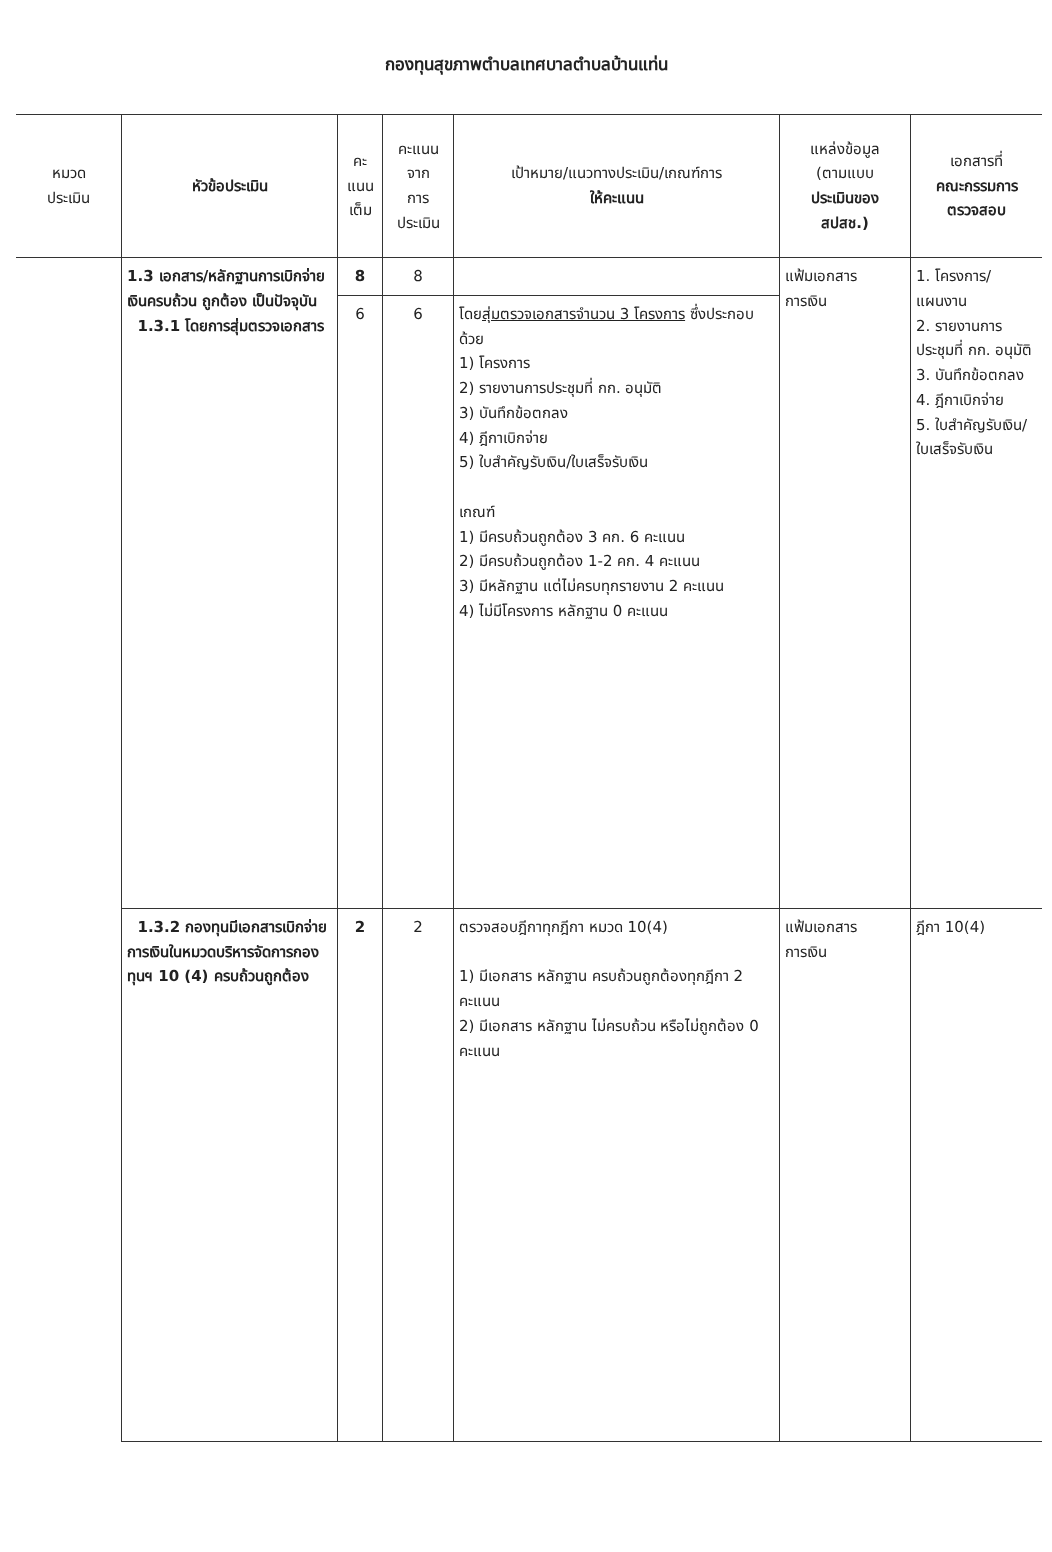กองทุนสุขภาพตำบลเทศบาลตำบลบ้านแท่น
| หมวด ประเมิน | หัวข้อประเมิน | คะ แนน เต็ม | คะแนน จาก การ ประเมิน | เป้าหมาย/แนวทางประเมิน/เกณฑ์การ ให้คะแนน | แหล่งข้อมูล (ตามแบบ ประเมินของ สปสช.) | เอกสารที่ คณะกรรมการ ตรวจสอบ |
| --- | --- | --- | --- | --- | --- | --- |
| | 1.3 เอกสาร/หลักฐานการเบิกจ่ายเงินครบถ้วน ถูกต้อง เป็นปัจจุบัน 1.3.1 โดยการสุ่มตรวจเอกสาร | 8 | 8 | | แฟ้มเอกสาร การเงิน | 1. โครงการ/ แผนงาน 2. รายงานการประชุมที่ กก. อนุมัติ 3. บันทึกข้อตกลง 4. ฎีกาเบิกจ่าย 5. ใบสำคัญรับเงิน/ ใบเสร็จรับเงิน |
| | | 6 | 6 | โดย สุ่มตรวจเอกสารจำนวน 3 โครงการ ซึ่งประกอบด้วย 1) โครงการ 2) รายงานการประชุมที่ กก. อนุมัติ 3) บันทึกข้อตกลง 4) ฎีกาเบิกจ่าย 5) ใบสำคัญรับเงิน/ใบเสร็จรับเงิน เกณฑ์ 1) มีครบถ้วนถูกต้อง 3 คก. 6 คะแนน 2) มีครบถ้วนถูกต้อง 1-2 คก. 4 คะแนน 3) มีหลักฐาน แต่ไม่ครบทุกรายงาน 2 คะแนน 4) ไม่มีโครงการ หลักฐาน 0 คะแนน | | |
| | 1.3.2 กองทุนมีเอกสารเบิกจ่ายการเงินในหมวดบริหารจัดการกองทุนฯ 10 (4) ครบถ้วนถูกต้อง | 2 | 2 | ตรวจสอบฎีกาทุกฎีกา หมวด 10(4) 1) มีเอกสาร หลักฐาน ครบถ้วนถูกต้องทุกฎีกา 2 คะแนน 2) มีเอกสาร หลักฐาน ไม่ครบถ้วน หรือไม่ถูกต้อง 0 คะแนน | แฟ้มเอกสาร การเงิน | ฎีกา 10(4) |